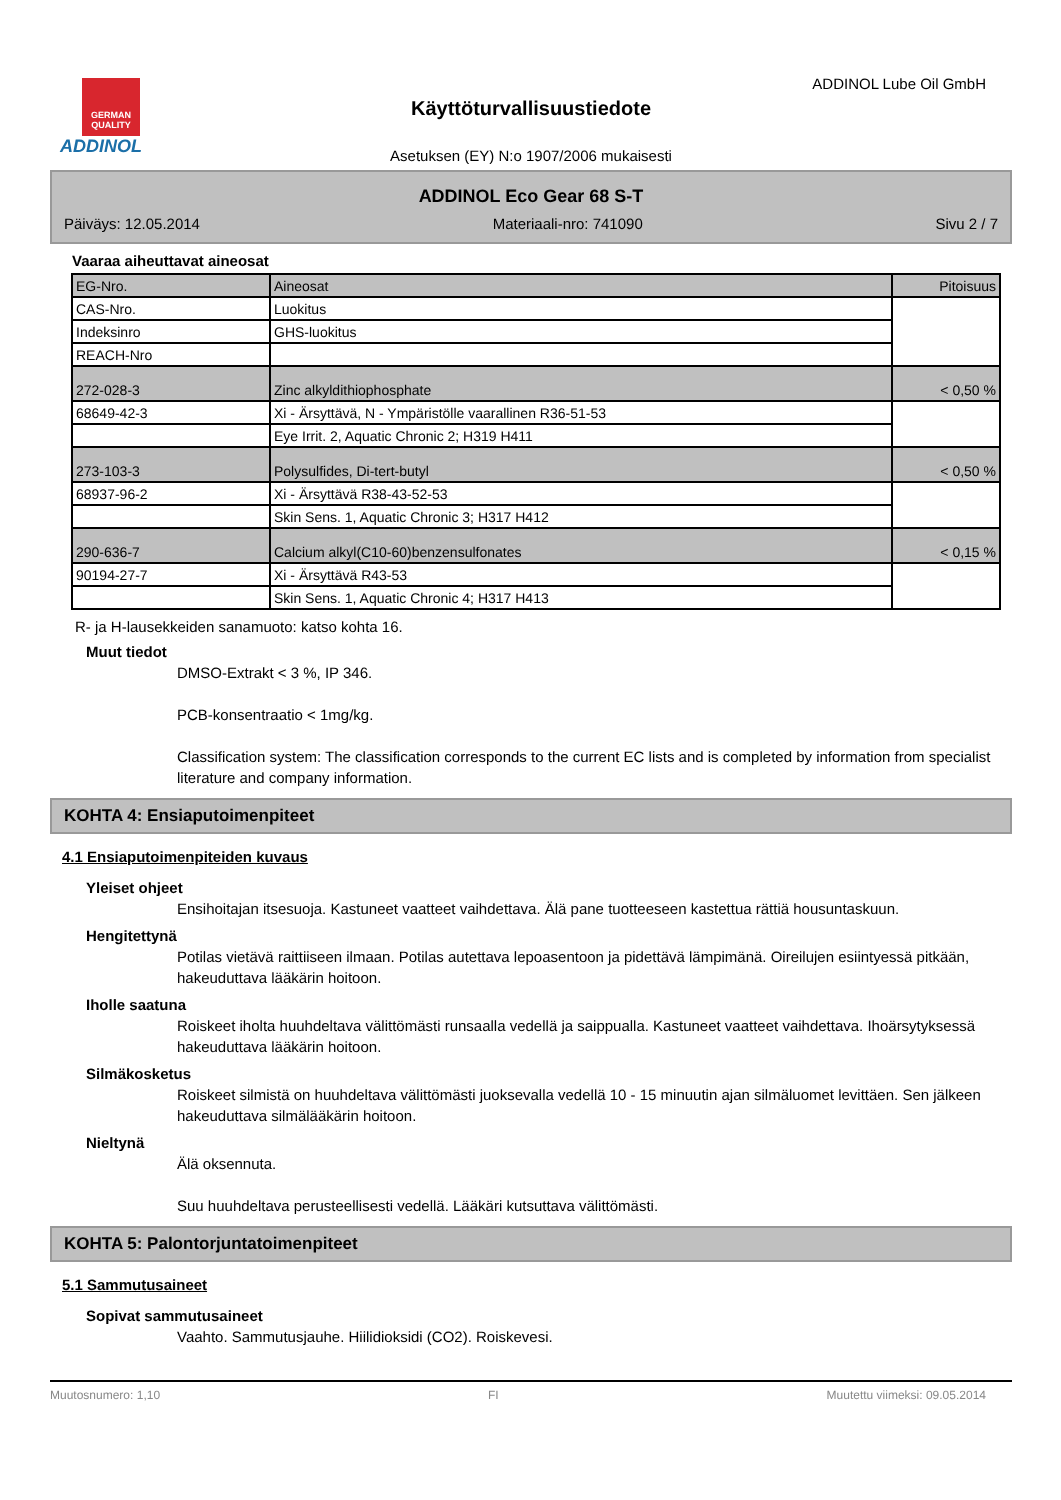GERMAN QUALITY
ADDINOL
ADDINOL Lube Oil GmbH
Käyttöturvallisuustiedote
Asetuksen (EY) N:o 1907/2006 mukaisesti
ADDINOL Eco Gear 68 S-T
Päiväys: 12.05.2014 Materiaali-nro: 741090 Sivu 2 / 7
Vaaraa aiheuttavat aineosat
| EG-Nro. | Aineosat | Pitoisuus |
| CAS-Nro. | Luokitus | |
| Indeksinro | GHS-luokitus | |
| REACH-Nro | | |
| 272-028-3 | Zinc alkyldithiophosphate | < 0,50 % |
| 68649-42-3 | Xi - Ärsyttävä, N - Ympäristölle vaarallinen R36-51-53 | |
| | Eye Irrit. 2, Aquatic Chronic 2; H319 H411 | |
| 273-103-3 | Polysulfides, Di-tert-butyl | < 0,50 % |
| 68937-96-2 | Xi - Ärsyttävä R38-43-52-53 | |
| | Skin Sens. 1, Aquatic Chronic 3; H317 H412 | |
| 290-636-7 | Calcium alkyl(C10-60)benzensulfonates | < 0,15 % |
| 90194-27-7 | Xi - Ärsyttävä R43-53 | |
| | Skin Sens. 1, Aquatic Chronic 4; H317 H413 | |
R- ja H-lausekkeiden sanamuoto: katso kohta 16.
Muut tiedot
DMSO-Extrakt < 3 %, IP 346.
PCB-konsentraatio < 1mg/kg.
Classification system: The classification corresponds to the current EC lists and is completed by information from specialist literature and company information.
KOHTA 4: Ensiaputoimenpiteet
4.1 Ensiaputoimenpiteiden kuvaus
Yleiset ohjeet
Ensihoitajan itsesuoja. Kastuneet vaatteet vaihdettava. Älä pane tuotteeseen kastettua rättiä housuntaskuun.
Hengitettynä
Potilas vietävä raittiiseen ilmaan. Potilas autettava lepoasentoon ja pidettävä lämpimänä. Oireilujen esiintyessä pitkään, hakeuduttava lääkärin hoitoon.
Iholle saatuna
Roiskeet iholta huuhdeltava välittömästi runsaalla vedellä ja saippualla. Kastuneet vaatteet vaihdettava. Ihoärsytyksessä hakeuduttava lääkärin hoitoon.
Silmäkosketus
Roiskeet silmistä on huuhdeltava välittömästi juoksevalla vedellä 10 - 15 minuutin ajan silmäluomet levittäen. Sen jälkeen hakeuduttava silmälääkärin hoitoon.
Nieltynä
Älä oksennuta.
Suu huuhdeltava perusteellisesti vedellä. Lääkäri kutsuttava välittömästi.
KOHTA 5: Palontorjuntatoimenpiteet
5.1 Sammutusaineet
Sopivat sammutusaineet
Vaahto. Sammutusjauhe. Hiilidioksidi (CO2). Roiskevesi.
Muutosnumero: 1,10 FI Muutettu viimeksi: 09.05.2014